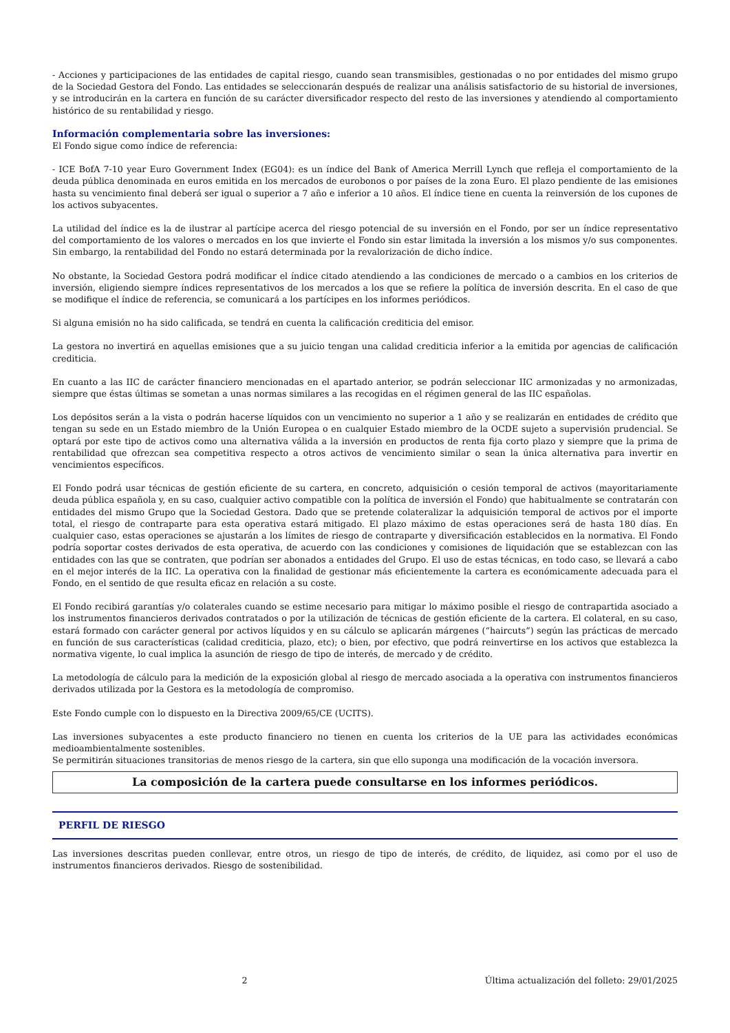- Acciones y participaciones de las entidades de capital riesgo, cuando sean transmisibles, gestionadas o no por entidades del mismo grupo de la Sociedad Gestora del Fondo. Las entidades se seleccionarán después de realizar una análisis satisfactorio de su historial de inversiones, y se introducirán en la cartera en función de su carácter diversificador respecto del resto de las inversiones y atendiendo al comportamiento histórico de su rentabilidad y riesgo.
Información complementaria sobre las inversiones:
El Fondo sigue como índice de referencia:
- ICE BofA 7-10 year Euro Government Index (EG04): es un índice del Bank of America Merrill Lynch que refleja el comportamiento de la deuda pública denominada en euros emitida en los mercados de eurobonos o por países de la zona Euro. El plazo pendiente de las emisiones hasta su vencimiento final deberá ser igual o superior a 7 año e inferior a 10 años. El índice tiene en cuenta la reinversión de los cupones de los activos subyacentes.
La utilidad del índice es la de ilustrar al partícipe acerca del riesgo potencial de su inversión en el Fondo, por ser un índice representativo del comportamiento de los valores o mercados en los que invierte el Fondo sin estar limitada la inversión a los mismos y/o sus componentes. Sin embargo, la rentabilidad del Fondo no estará determinada por la revalorización de dicho índice.
No obstante, la Sociedad Gestora podrá modificar el índice citado atendiendo a las condiciones de mercado o a cambios en los criterios de inversión, eligiendo siempre índices representativos de los mercados a los que se refiere la política de inversión descrita. En el caso de que se modifique el índice de referencia, se comunicará a los partícipes en los informes periódicos.
Si alguna emisión no ha sido calificada, se tendrá en cuenta la calificación crediticia del emisor.
La gestora no invertirá en aquellas emisiones que a su juicio tengan una calidad crediticia inferior a la emitida por agencias de calificación crediticia.
En cuanto a las IIC de carácter financiero mencionadas en el apartado anterior, se podrán seleccionar IIC armonizadas y no armonizadas, siempre que éstas últimas se sometan a unas normas similares a las recogidas en el régimen general de las IIC españolas.
Los depósitos serán a la vista o podrán hacerse líquidos con un vencimiento no superior a 1 año y se realizarán en entidades de crédito que tengan su sede en un Estado miembro de la Unión Europea o en cualquier Estado miembro de la OCDE sujeto a supervisión prudencial. Se optará por este tipo de activos como una alternativa válida a la inversión en productos de renta fija corto plazo y siempre que la prima de rentabilidad que ofrezcan sea competitiva respecto a otros activos de vencimiento similar o sean la única alternativa para invertir en vencimientos específicos.
El Fondo podrá usar técnicas de gestión eficiente de su cartera, en concreto, adquisición o cesión temporal de activos (mayoritariamente deuda pública española y, en su caso, cualquier activo compatible con la política de inversión el Fondo) que habitualmente se contratarán con entidades del mismo Grupo que la Sociedad Gestora. Dado que se pretende colateralizar la adquisición temporal de activos por el importe total, el riesgo de contraparte para esta operativa estará mitigado. El plazo máximo de estas operaciones será de hasta 180 días. En cualquier caso, estas operaciones se ajustarán a los límites de riesgo de contraparte y diversificación establecidos en la normativa. El Fondo podría soportar costes derivados de esta operativa, de acuerdo con las condiciones y comisiones de liquidación que se establezcan con las entidades con las que se contraten, que podrían ser abonados a entidades del Grupo. El uso de estas técnicas, en todo caso, se llevará a cabo en el mejor interés de la IIC. La operativa con la finalidad de gestionar más eficientemente la cartera es económicamente adecuada para el Fondo, en el sentido de que resulta eficaz en relación a su coste.
El Fondo recibirá garantías y/o colaterales cuando se estime necesario para mitigar lo máximo posible el riesgo de contrapartida asociado a los instrumentos financieros derivados contratados o por la utilización de técnicas de gestión eficiente de la cartera. El colateral, en su caso, estará formado con carácter general por activos líquidos y en su cálculo se aplicarán márgenes (“haircuts”) según las prácticas de mercado en función de sus características (calidad crediticia, plazo, etc); o bien, por efectivo, que podrá reinvertirse en los activos que establezca la normativa vigente, lo cual implica la asunción de riesgo de tipo de interés, de mercado y de crédito.
La metodología de cálculo para la medición de la exposición global al riesgo de mercado asociada a la operativa con instrumentos financieros derivados utilizada por la Gestora es la metodología de compromiso.
Este Fondo cumple con lo dispuesto en la Directiva 2009/65/CE (UCITS).
Las inversiones subyacentes a este producto financiero no tienen en cuenta los criterios de la UE para las actividades económicas medioambientalmente sostenibles.
Se permitirán situaciones transitorias de menos riesgo de la cartera, sin que ello suponga una modificación de la vocación inversora.
La composición de la cartera puede consultarse en los informes periódicos.
PERFIL DE RIESGO
Las inversiones descritas pueden conllevar, entre otros, un riesgo de tipo de interés, de crédito, de liquidez, asi como por el uso de instrumentos financieros derivados. Riesgo de sostenibilidad.
2 Última actualización del folleto: 29/01/2025